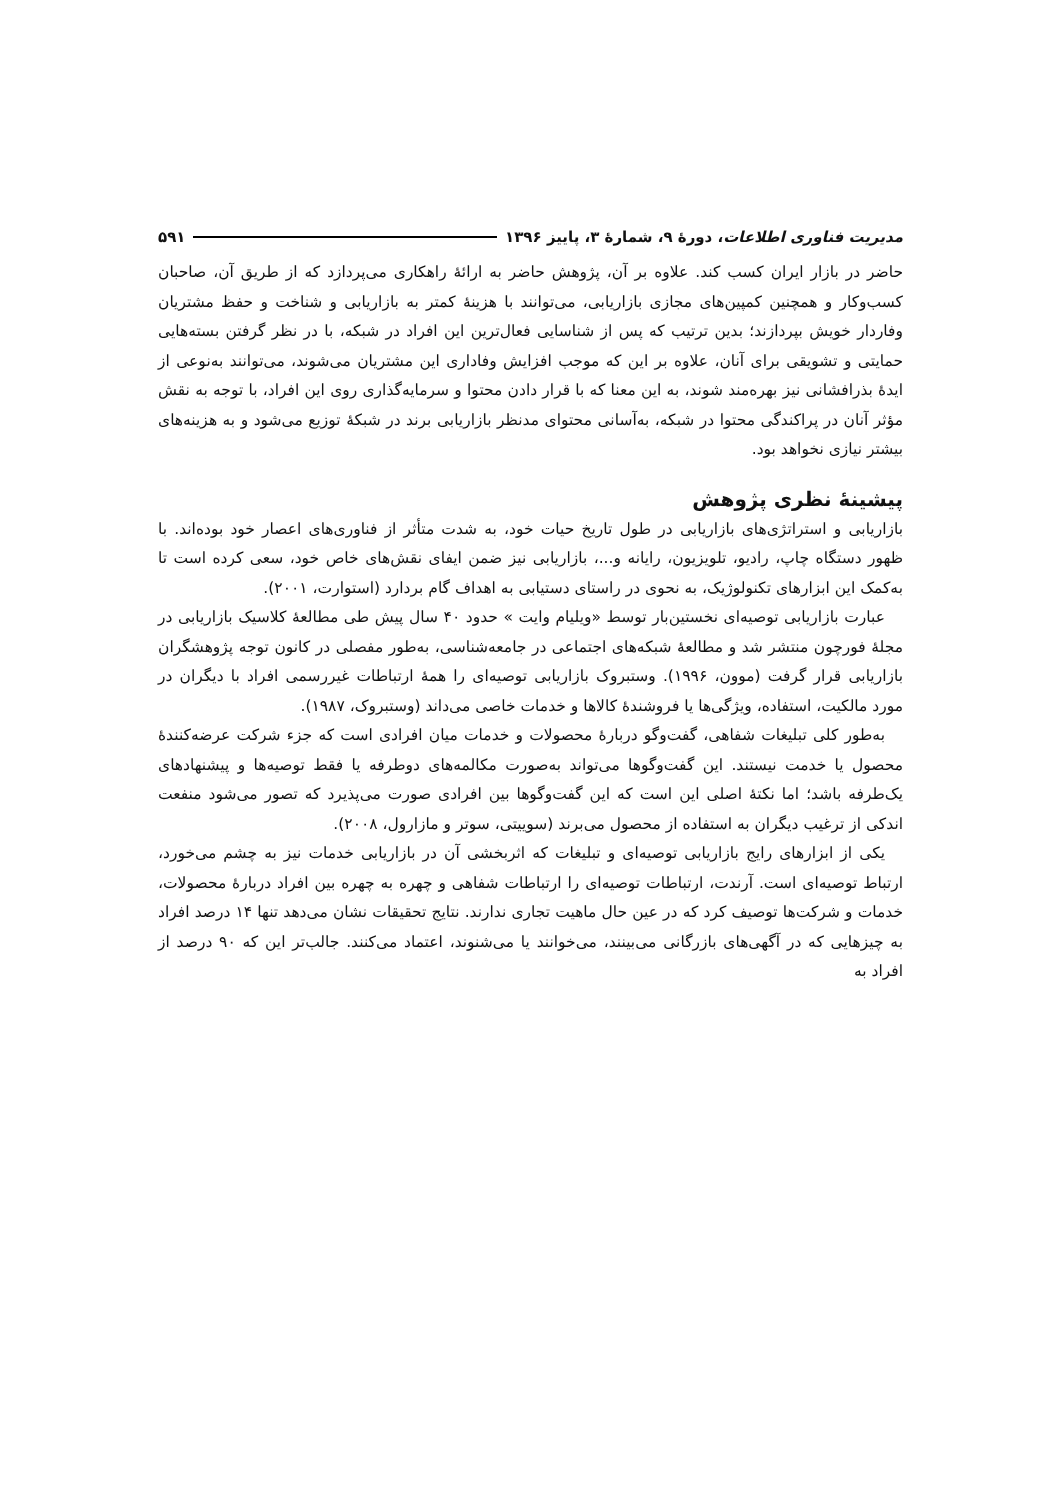مدیریت فناوری اطلاعات، دورهٔ ۹، شمارهٔ ۳، پاییز ۱۳۹۶ ۵۹۱
حاضر در بازار ایران کسب کند. علاوه بر آن، پژوهش حاضر به ارائهٔ راهکاری می‌پردازد که از طریق آن، صاحبان کسب‌وکار و همچنین کمپین‌های مجازی بازاریابی، می‌توانند با هزینهٔ کمتر به بازاریابی و شناخت و حفظ مشتریان وفاردار خویش بپردازند؛ بدین ترتیب که پس از شناسایی فعال‌ترین این افراد در شبکه، با در نظر گرفتن بسته‌هایی حمایتی و تشویقی برای آنان، علاوه بر این که موجب افزایش وفاداری این مشتریان می‌شوند، می‌توانند به‌نوعی از ایدهٔ بذرافشانی نیز بهره‌مند شوند، به این معنا که با قرار دادن محتوا و سرمایه‌گذاری روی این افراد، با توجه به نقش مؤثر آنان در پراکندگی محتوا در شبکه، به‌آسانی محتوای مدنظر بازاریابی برند در شبکهٔ توزیع می‌شود و به هزینه‌های بیشتر نیازی نخواهد بود.
پیشینهٔ نظری پژوهش
بازاریابی و استراتژی‌های بازاریابی در طول تاریخ حیات خود، به شدت متأثر از فناوری‌های اعصار خود بوده‌اند. با ظهور دستگاه چاپ، رادیو، تلویزیون، رایانه و...، بازاریابی نیز ضمن ایفای نقش‌های خاص خود، سعی کرده است تا به‌کمک این ابزارهای تکنولوژیک، به نحوی در راستای دستیابی به اهداف گام بردارد (استوارت، ۲۰۰۱).
عبارت بازاریابی توصیه‌ای نخستین‌بار توسط «ویلیام وایت » حدود ۴۰ سال پیش طی مطالعهٔ کلاسیک بازاریابی در مجلهٔ فورچون منتشر شد و مطالعهٔ شبکه‌های اجتماعی در جامعه‌شناسی، به‌طور مفصلی در کانون توجه پژوهشگران بازاریابی قرار گرفت (موون، ۱۹۹۶). وستبروک بازاریابی توصیه‌ای را همهٔ ارتباطات غیررسمی افراد با دیگران در مورد مالکیت، استفاده، ویژگی‌ها یا فروشندهٔ کالاها و خدمات خاصی می‌داند (وستبروک، ۱۹۸۷).
به‌طور کلی تبلیغات شفاهی، گفت‌وگو دربارهٔ محصولات و خدمات میان افرادی است که جزء شرکت عرضه‌کنندهٔ محصول یا خدمت نیستند. این گفت‌وگوها می‌تواند به‌صورت مکالمه‌های دوطرفه یا فقط توصیه‌ها و پیشنهادهای یک‌طرفه باشد؛ اما نکتهٔ اصلی این است که این گفت‌وگوها بین افرادی صورت می‌پذیرد که تصور می‌شود منفعت اندکی از ترغیب دیگران به استفاده از محصول می‌برند (سوییتی، سوتر و مازارول، ۲۰۰۸).
یکی از ابزارهای رایج بازاریابی توصیه‌ای و تبلیغات که اثربخشی آن در بازاریابی خدمات نیز به چشم می‌خورد، ارتباط توصیه‌ای است. آرندت، ارتباطات توصیه‌ای را ارتباطات شفاهی و چهره به چهره بین افراد دربارهٔ محصولات، خدمات و شرکت‌ها توصیف کرد که در عین حال ماهیت تجاری ندارند. نتایج تحقیقات نشان می‌دهد تنها ۱۴ درصد افراد به چیزهایی که در آگهی‌های بازرگانی می‌بینند، می‌خوانند یا می‌شنوند، اعتماد می‌کنند. جالب‌تر این که ۹۰ درصد از افراد به